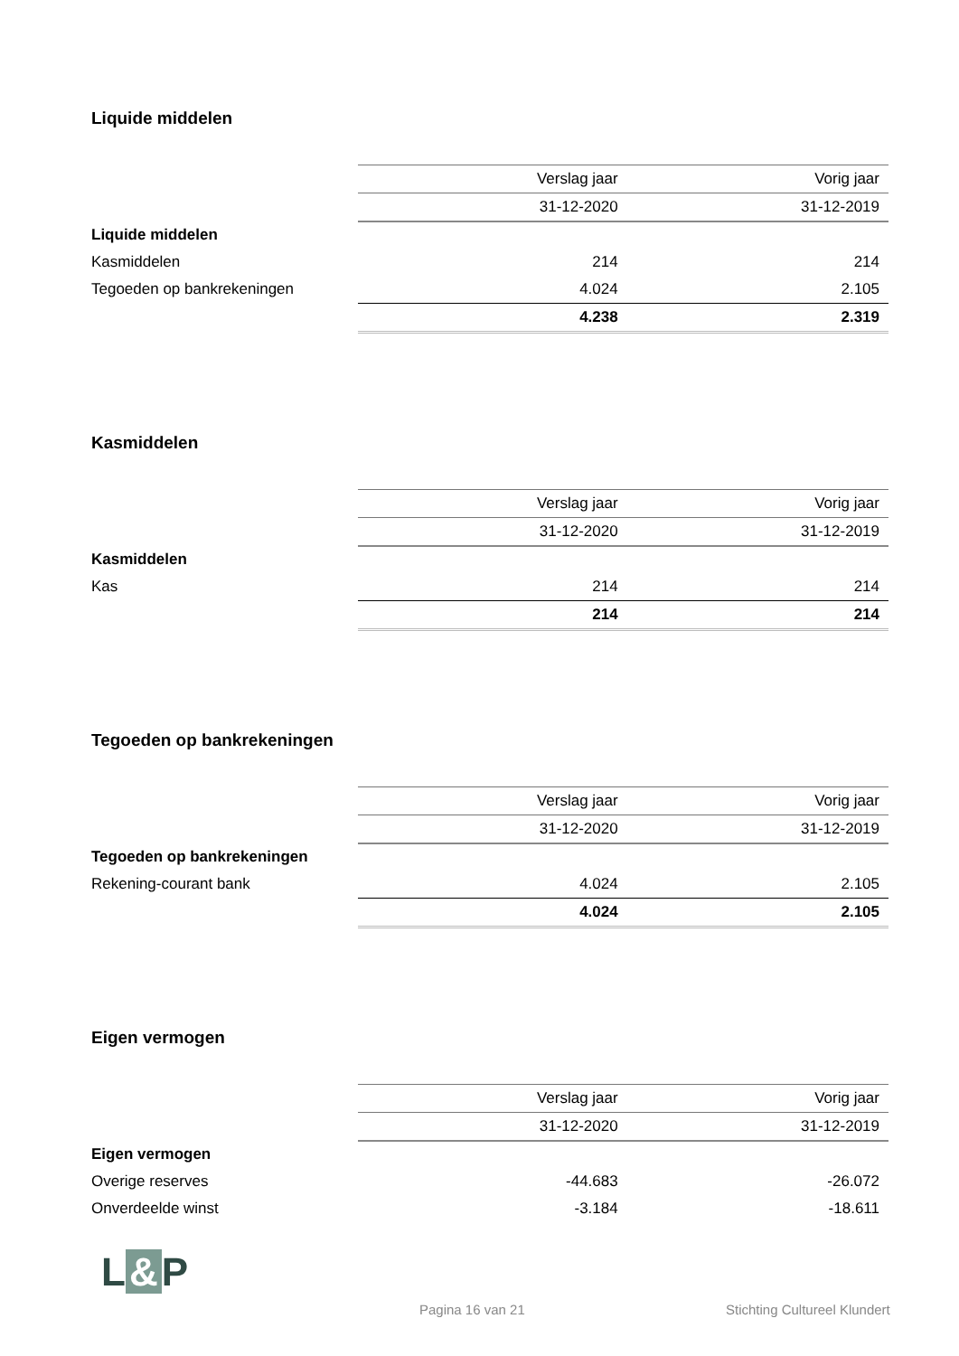Liquide middelen
| | Verslag jaar | Vorig jaar |
| | 31-12-2020 | 31-12-2019 |
| Liquide middelen | | |
| Kasmiddelen | 214 | 214 |
| Tegoeden op bankrekeningen | 4.024 | 2.105 |
| | 4.238 | 2.319 |
Kasmiddelen
| | Verslag jaar | Vorig jaar |
| | 31-12-2020 | 31-12-2019 |
| Kasmiddelen | | |
| Kas | 214 | 214 |
| | 214 | 214 |
Tegoeden op bankrekeningen
| | Verslag jaar | Vorig jaar |
| | 31-12-2020 | 31-12-2019 |
| Tegoeden op bankrekeningen | | |
| Rekening-courant bank | 4.024 | 2.105 |
| | 4.024 | 2.105 |
Eigen vermogen
| | Verslag jaar | Vorig jaar |
| | 31-12-2020 | 31-12-2019 |
| Eigen vermogen | | |
| Overige reserves | -44.683 | -26.072 |
| Onverdeelde winst | -3.184 | -18.611 |
L & P
Pagina 16 van 21 Stichting Cultureel Klundert